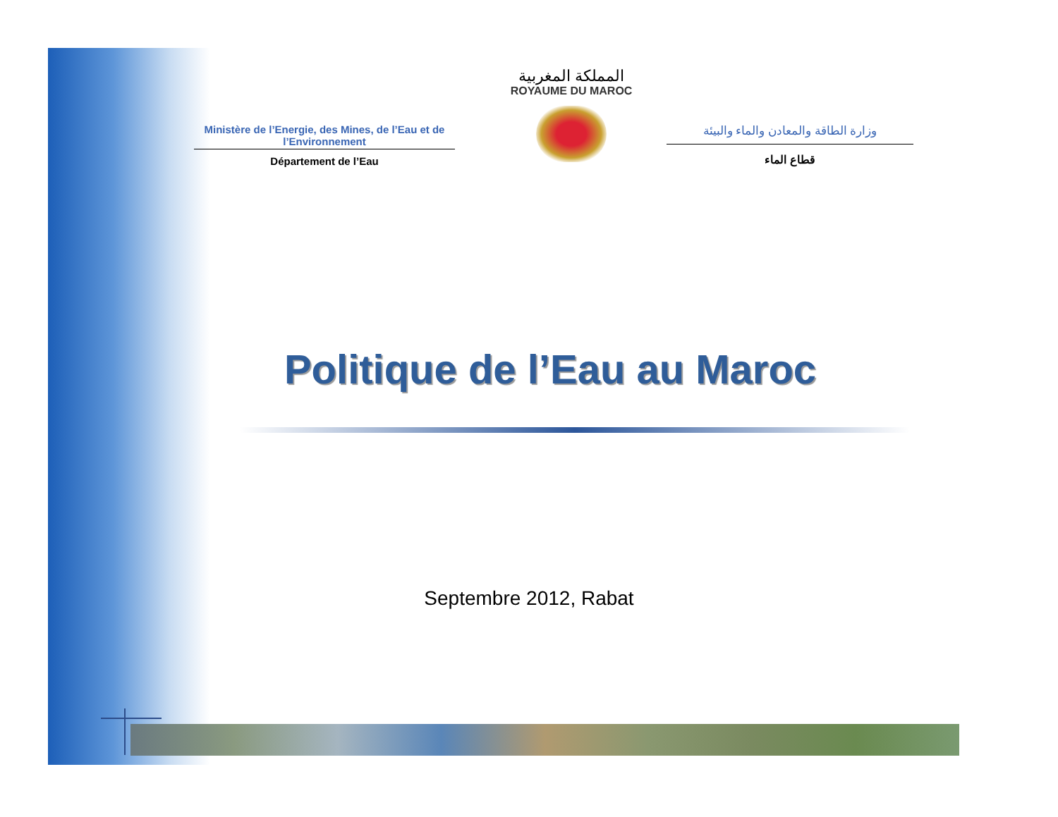Ministère de l’Energie, des Mines, de l’Eau et de l’Environnement
Département de l’Eau
المملكة المغربية
ROYAUME DU MAROC
وزارة الطاقة والمعادن والماء والبيئة
قطاع الماء
Politique de l’Eau au Maroc
Septembre 2012, Rabat